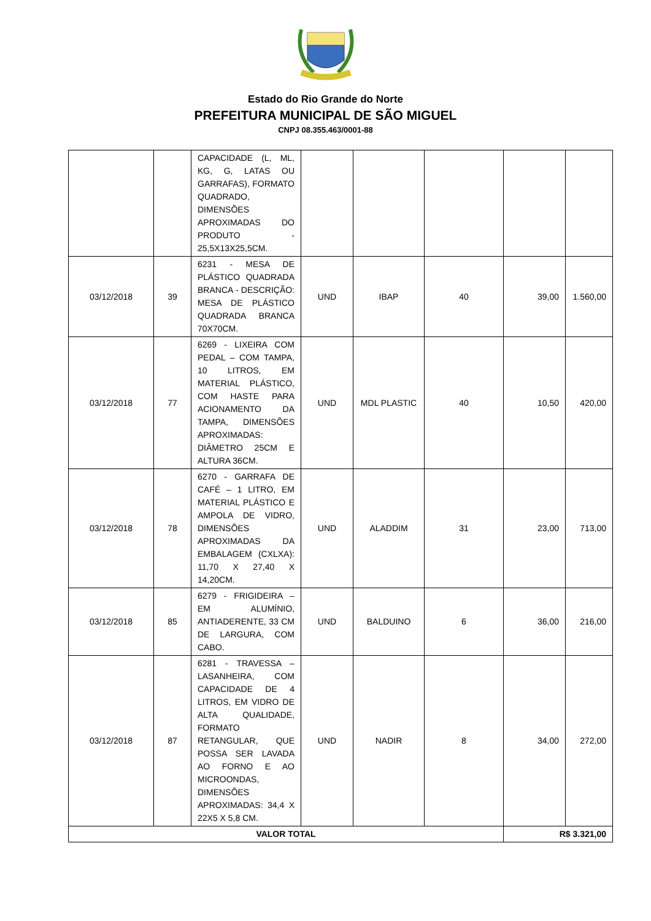Estado do Rio Grande do Norte
PREFEITURA MUNICIPAL DE SÃO MIGUEL
CNPJ 08.355.463/0001-88
| | | CAPACIDADE (L, ML, KG, G, LATAS OU GARRAFAS), FORMATO QUADRADO, DIMENSÕES APROXIMADAS DO PRODUTO - 25,5X13X25,5CM. | | | | | |
| 03/12/2018 | 39 | 6231 - MESA DE PLÁSTICO QUADRADA BRANCA - DESCRIÇÃO: MESA DE PLÁSTICO QUADRADA BRANCA 70X70CM. | UND | IBAP | 40 | 39,00 | 1.560,00 |
| 03/12/2018 | 77 | 6269 - LIXEIRA COM PEDAL – COM TAMPA, 10 LITROS, EM MATERIAL PLÁSTICO, COM HASTE PARA ACIONAMENTO DA TAMPA, DIMENSÕES APROXIMADAS: DIÂMETRO 25CM E ALTURA 36CM. | UND | MDL PLASTIC | 40 | 10,50 | 420,00 |
| 03/12/2018 | 78 | 6270 - GARRAFA DE CAFÉ – 1 LITRO, EM MATERIAL PLÁSTICO E AMPOLA DE VIDRO, DIMENSÕES APROXIMADAS DA EMBALAGEM (CXLXA): 11,70 X 27,40 X 14,20CM. | UND | ALADDIM | 31 | 23,00 | 713,00 |
| 03/12/2018 | 85 | 6279 - FRIGIDEIRA – EM ALUMÍNIO, ANTIADERENTE, 33 CM DE LARGURA, COM CABO. | UND | BALDUINO | 6 | 36,00 | 216,00 |
| 03/12/2018 | 87 | 6281 - TRAVESSA – LASANHEIRA, COM CAPACIDADE DE 4 LITROS, EM VIDRO DE ALTA QUALIDADE, FORMATO RETANGULAR, QUE POSSA SER LAVADA AO FORNO E AO MICROONDAS, DIMENSÕES APROXIMADAS: 34,4 X 22X5 X 5,8 CM. | UND | NADIR | 8 | 34,00 | 272,00 |
| VALOR TOTAL | | | | | | R$ 3.321,00 | |